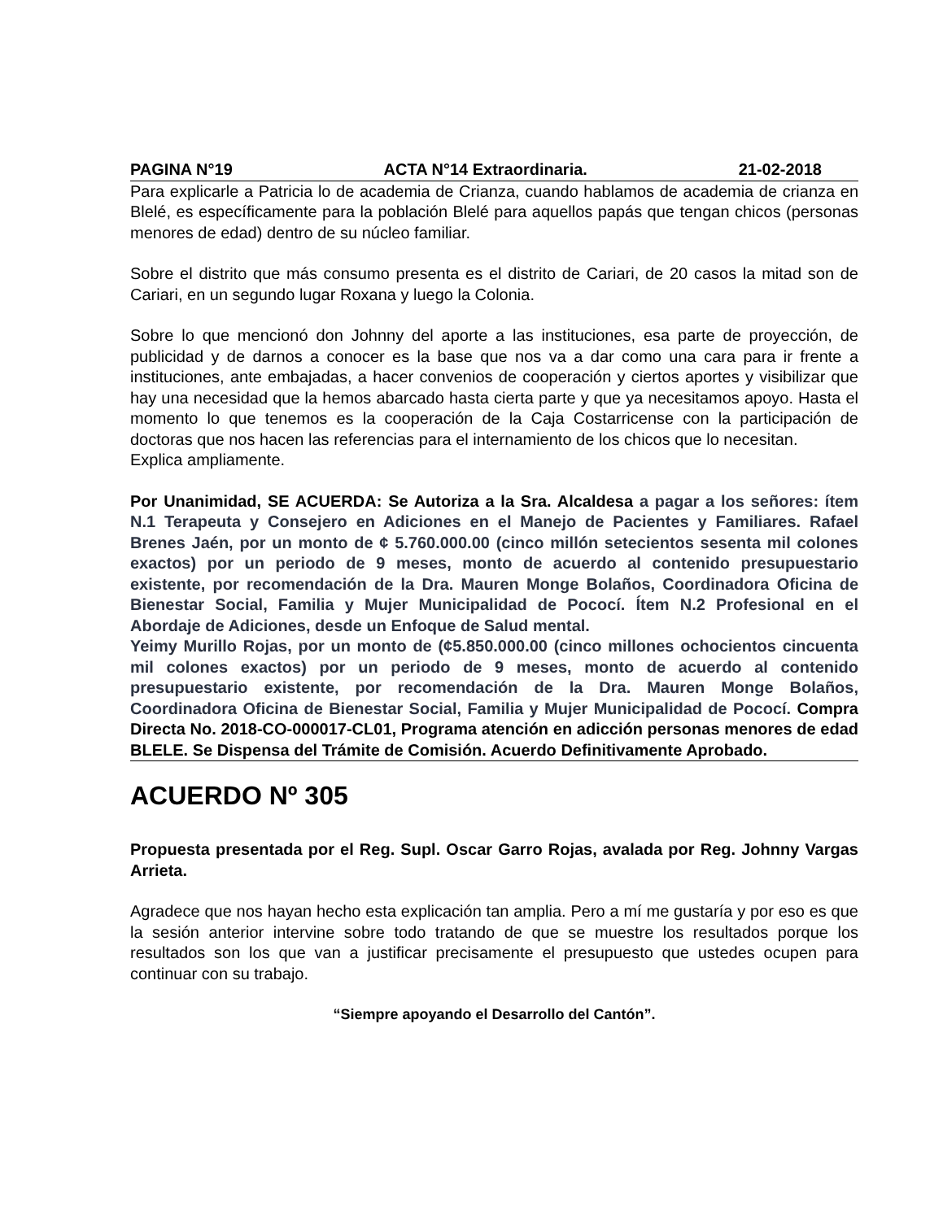PAGINA N°19 ACTA N°14 Extraordinaria. 21-02-2018
Para explicarle a Patricia lo de academia de Crianza, cuando hablamos de academia de crianza en Blelé, es específicamente para la población Blelé para aquellos papás que tengan chicos (personas menores de edad) dentro de su núcleo familiar.
Sobre el distrito que más consumo presenta es el distrito de Cariari, de 20 casos la mitad son de Cariari, en un segundo lugar Roxana y luego la Colonia.
Sobre lo que mencionó don Johnny del aporte a las instituciones, esa parte de proyección, de publicidad y de darnos a conocer es la base que nos va a dar como una cara para ir frente a instituciones, ante embajadas, a hacer convenios de cooperación y ciertos aportes y visibilizar que hay una necesidad que la hemos abarcado hasta cierta parte y que ya necesitamos apoyo. Hasta el momento lo que tenemos es la cooperación de la Caja Costarricense con la participación de doctoras que nos hacen las referencias para el internamiento de los chicos que lo necesitan.
Explica ampliamente.
Por Unanimidad, SE ACUERDA: Se Autoriza a la Sra. Alcaldesa a pagar a los señores: ítem N.1 Terapeuta y Consejero en Adiciones en el Manejo de Pacientes y Familiares. Rafael Brenes Jaén, por un monto de ¢ 5.760.000.00 (cinco millón setecientos sesenta mil colones exactos) por un periodo de 9 meses, monto de acuerdo al contenido presupuestario existente, por recomendación de la Dra. Mauren Monge Bolaños, Coordinadora Oficina de Bienestar Social, Familia y Mujer Municipalidad de Pococí. Ítem N.2 Profesional en el Abordaje de Adiciones, desde un Enfoque de Salud mental.
Yeimy Murillo Rojas, por un monto de (¢5.850.000.00 (cinco millones ochocientos cincuenta mil colones exactos) por un periodo de 9 meses, monto de acuerdo al contenido presupuestario existente, por recomendación de la Dra. Mauren Monge Bolaños, Coordinadora Oficina de Bienestar Social, Familia y Mujer Municipalidad de Pococí. Compra Directa No. 2018-CO-000017-CL01, Programa atención en adicción personas menores de edad BLELE. Se Dispensa del Trámite de Comisión. Acuerdo Definitivamente Aprobado.
ACUERDO Nº 305
Propuesta presentada por el Reg. Supl. Oscar Garro Rojas, avalada por Reg. Johnny Vargas Arrieta.
Agradece que nos hayan hecho esta explicación tan amplia. Pero a mí me gustaría y por eso es que la sesión anterior intervine sobre todo tratando de que se muestre los resultados porque los resultados son los que van a justificar precisamente el presupuesto que ustedes ocupen para continuar con su trabajo.
“Siempre apoyando el Desarrollo del Cantón”.